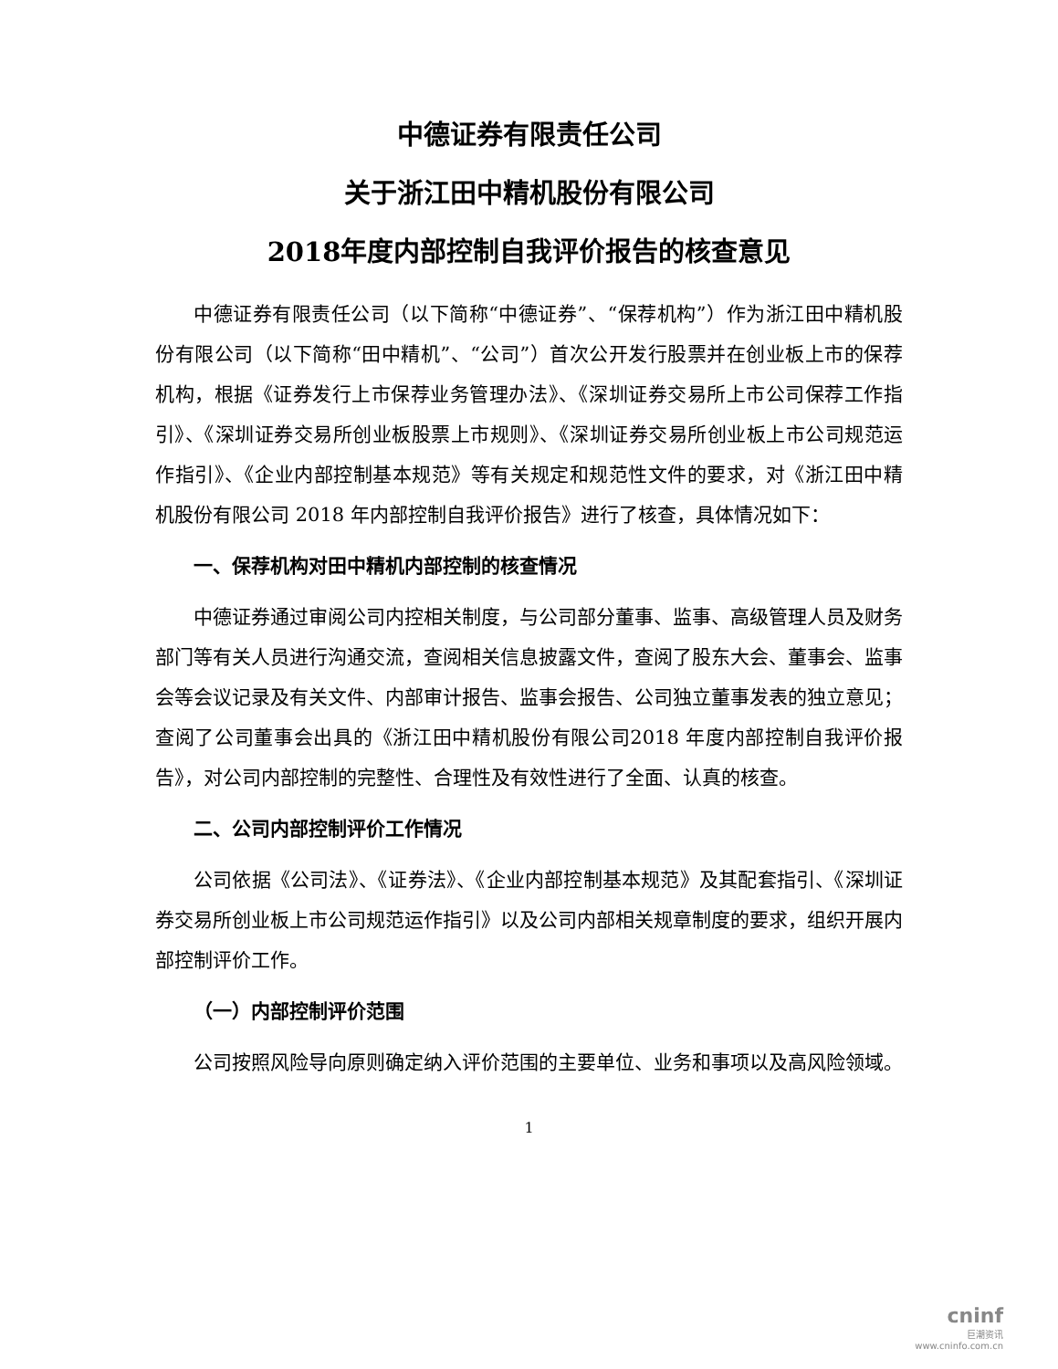中德证券有限责任公司
关于浙江田中精机股份有限公司
2018年度内部控制自我评价报告的核查意见
中德证券有限责任公司（以下简称“中德证券”、“保荐机构”）作为浙江田中精机股份有限公司（以下简称“田中精机”、“公司”）首次公开发行股票并在创业板上市的保荐机构，根据《证券发行上市保荐业务管理办法》、《深圳证券交易所上市公司保荐工作指引》、《深圳证券交易所创业板股票上市规则》、《深圳证券交易所创业板上市公司规范运作指引》、《企业内部控制基本规范》等有关规定和规范性文件的要求，对《浙江田中精机股份有限公司 2018 年内部控制自我评价报告》进行了核查，具体情况如下：
一、保荐机构对田中精机内部控制的核查情况
中德证券通过审阅公司内控相关制度，与公司部分董事、监事、高级管理人员及财务部门等有关人员进行沟通交流，查阅相关信息披露文件，查阅了股东大会、董事会、监事会等会议记录及有关文件、内部审计报告、监事会报告、公司独立董事发表的独立意见；查阅了公司董事会出具的《浙江田中精机股份有限公司2018 年度内部控制自我评价报告》，对公司内部控制的完整性、合理性及有效性进行了全面、认真的核查。
二、公司内部控制评价工作情况
公司依据《公司法》、《证券法》、《企业内部控制基本规范》及其配套指引、《深圳证券交易所创业板上市公司规范运作指引》以及公司内部相关规章制度的要求，组织开展内部控制评价工作。
（一）内部控制评价范围
公司按照风险导向原则确定纳入评价范围的主要单位、业务和事项以及高风险领域。
1
cninf
巨潮资讯
www.cninfo.com.cn